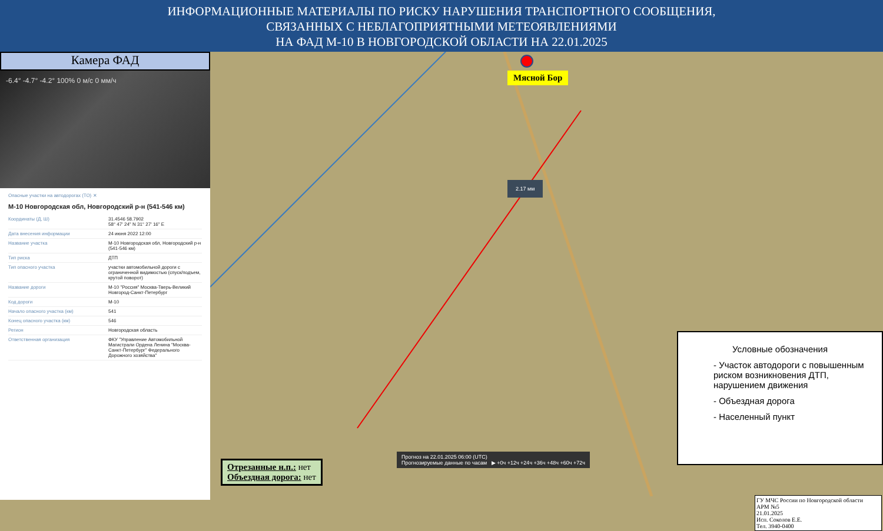ИНФОРМАЦИОННЫЕ МАТЕРИАЛЫ ПО РИСКУ НАРУШЕНИЯ ТРАНСПОРТНОГО СООБЩЕНИЯ,
СВЯЗАННЫХ С НЕБЛАГОПРИЯТНЫМИ МЕТЕОЯВЛЕНИЯМИ
НА ФАД М-10 В НОВГОРОДСКОЙ ОБЛАСТИ НА 22.01.2025
Камера ФАД
-6.4° -4.7° -4.2° 100% 0 м/с 0 мм/ч
Опасные участки на автодорогах (ТО) ✕
М-10 Новгородская обл, Новгородский р-н (541-546 км)
| Координаты (Д, Ш) | 31.4546 58.7902 58° 47' 24" N 31° 27' 16" E |
| Дата внесения информации | 24 июня 2022 12:00 |
| Название участка | М-10 Новгородская обл, Новгородский р-н (541-546 км) |
| Тип риска | ДТП |
| Тип опасного участка | участки автомобильной дороги с ограниченной видимостью (спуск/подъем, крутой поворот) |
| Название дороги | М-10 "Россия" Москва-Тверь-Великий Новгород-Санкт-Петербург |
| Код дороги | М-10 |
| Начало опасного участка (км) | 541 |
| Конец опасного участка (км) | 546 |
| Регион | Новгородская область |
| Ответственная организация | ФКУ "Управление Автомобильной Магистрали Ордена Ленина "Москва-Санкт-Петербург" Федерального Дорожного хозяйства" |
Мясной Бор
2.17 мм
Прогноз на 22.01.2025 06:00 (UTC)
Прогнозируемые данные по часам ▶ +0ч +12ч +24ч +36ч +48ч +60ч +72ч
Отрезанные н.п.: нет
Объездная дорога: нет
Условные обозначения
- Участок автодороги с повышенным риском возникновения ДТП, нарушением движения
- Объездная дорога
- Населенный пункт
ГУ МЧС России по Новгородской области
АРМ №5
21.01.2025
Исп. Соколов Е.Е.
Тел. 3940-0400